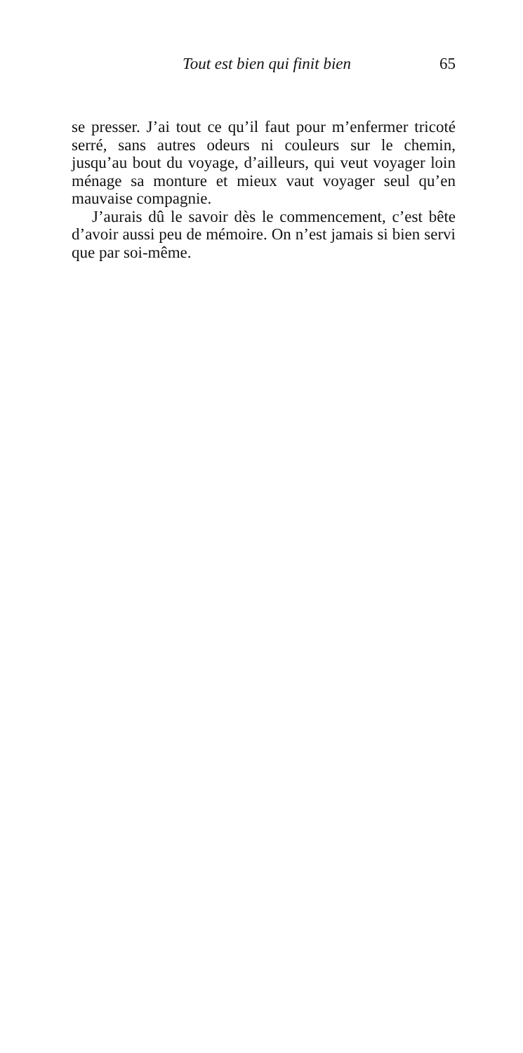Tout est bien qui finit bien 65
se presser. J’ai tout ce qu’il faut pour m’enfermer tricoté serré, sans autres odeurs ni couleurs sur le chemin, jusqu’au bout du voyage, d’ailleurs, qui veut voyager loin ménage sa monture et mieux vaut voyager seul qu’en mauvaise compagnie.
J’aurais dû le savoir dès le commencement, c’est bête d’avoir aussi peu de mémoire. On n’est jamais si bien servi que par soi-même.